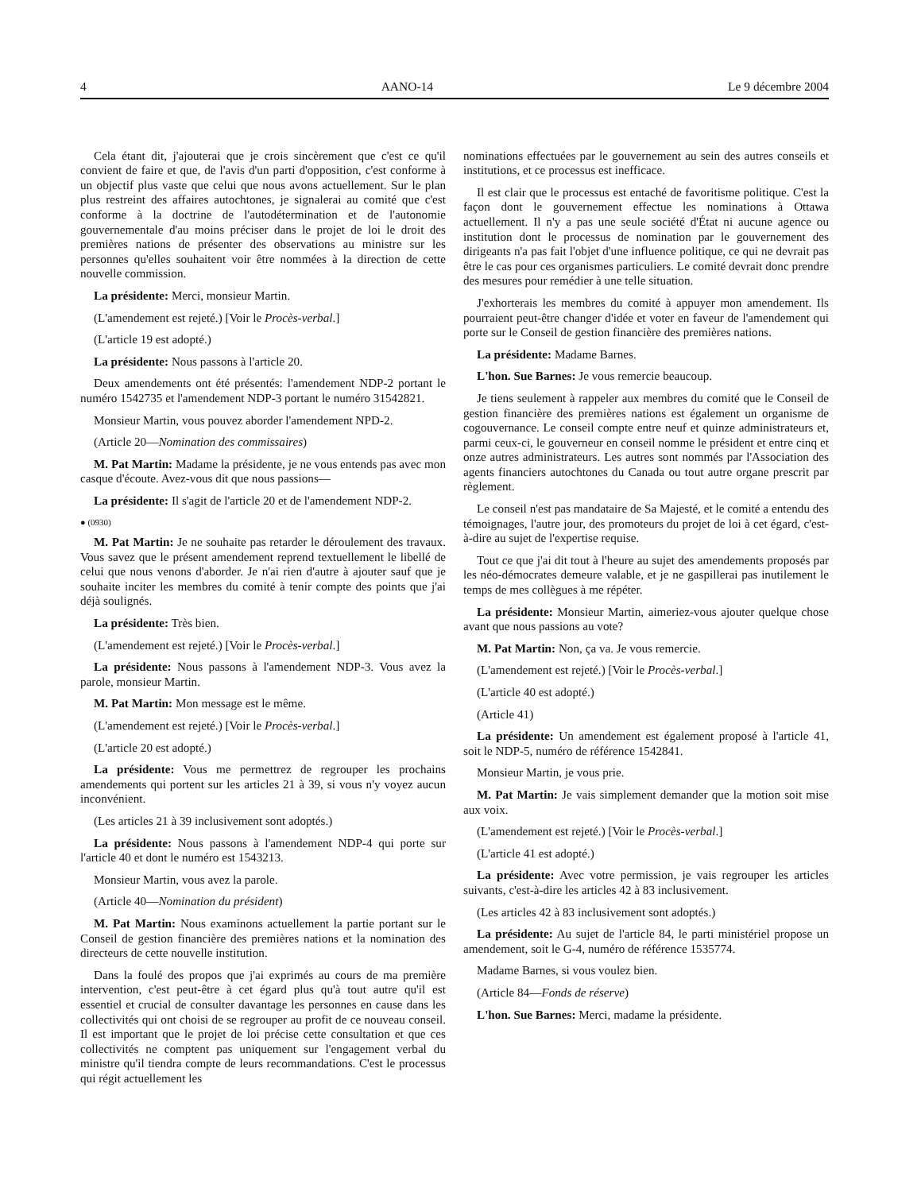4 AANO-14 Le 9 décembre 2004
Cela étant dit, j'ajouterai que je crois sincèrement que c'est ce qu'il convient de faire et que, de l'avis d'un parti d'opposition, c'est conforme à un objectif plus vaste que celui que nous avons actuellement. Sur le plan plus restreint des affaires autochtones, je signalerai au comité que c'est conforme à la doctrine de l'autodétermination et de l'autonomie gouvernementale d'au moins préciser dans le projet de loi le droit des premières nations de présenter des observations au ministre sur les personnes qu'elles souhaitent voir être nommées à la direction de cette nouvelle commission.
La présidente: Merci, monsieur Martin.
(L'amendement est rejeté.) [Voir le Procès-verbal.]
(L'article 19 est adopté.)
La présidente: Nous passons à l'article 20.
Deux amendements ont été présentés: l'amendement NDP-2 portant le numéro 1542735 et l'amendement NDP-3 portant le numéro 31542821.
Monsieur Martin, vous pouvez aborder l'amendement NPD-2.
(Article 20—Nomination des commissaires)
M. Pat Martin: Madame la présidente, je ne vous entends pas avec mon casque d'écoute. Avez-vous dit que nous passions—
La présidente: Il s'agit de l'article 20 et de l'amendement NDP-2.
● (0930)
M. Pat Martin: Je ne souhaite pas retarder le déroulement des travaux. Vous savez que le présent amendement reprend textuellement le libellé de celui que nous venons d'aborder. Je n'ai rien d'autre à ajouter sauf que je souhaite inciter les membres du comité à tenir compte des points que j'ai déjà soulignés.
La présidente: Très bien.
(L'amendement est rejeté.) [Voir le Procès-verbal.]
La présidente: Nous passons à l'amendement NDP-3. Vous avez la parole, monsieur Martin.
M. Pat Martin: Mon message est le même.
(L'amendement est rejeté.) [Voir le Procès-verbal.]
(L'article 20 est adopté.)
La présidente: Vous me permettrez de regrouper les prochains amendements qui portent sur les articles 21 à 39, si vous n'y voyez aucun inconvénient.
(Les articles 21 à 39 inclusivement sont adoptés.)
La présidente: Nous passons à l'amendement NDP-4 qui porte sur l'article 40 et dont le numéro est 1543213.
Monsieur Martin, vous avez la parole.
(Article 40—Nomination du président)
M. Pat Martin: Nous examinons actuellement la partie portant sur le Conseil de gestion financière des premières nations et la nomination des directeurs de cette nouvelle institution.
Dans la foulé des propos que j'ai exprimés au cours de ma première intervention, c'est peut-être à cet égard plus qu'à tout autre qu'il est essentiel et crucial de consulter davantage les personnes en cause dans les collectivités qui ont choisi de se regrouper au profit de ce nouveau conseil. Il est important que le projet de loi précise cette consultation et que ces collectivités ne comptent pas uniquement sur l'engagement verbal du ministre qu'il tiendra compte de leurs recommandations. C'est le processus qui régit actuellement les
nominations effectuées par le gouvernement au sein des autres conseils et institutions, et ce processus est inefficace.
Il est clair que le processus est entaché de favoritisme politique. C'est la façon dont le gouvernement effectue les nominations à Ottawa actuellement. Il n'y a pas une seule société d'État ni aucune agence ou institution dont le processus de nomination par le gouvernement des dirigeants n'a pas fait l'objet d'une influence politique, ce qui ne devrait pas être le cas pour ces organismes particuliers. Le comité devrait donc prendre des mesures pour remédier à une telle situation.
J'exhorterais les membres du comité à appuyer mon amendement. Ils pourraient peut-être changer d'idée et voter en faveur de l'amendement qui porte sur le Conseil de gestion financière des premières nations.
La présidente: Madame Barnes.
L'hon. Sue Barnes: Je vous remercie beaucoup.
Je tiens seulement à rappeler aux membres du comité que le Conseil de gestion financière des premières nations est également un organisme de cogouvernance. Le conseil compte entre neuf et quinze administrateurs et, parmi ceux-ci, le gouverneur en conseil nomme le président et entre cinq et onze autres administrateurs. Les autres sont nommés par l'Association des agents financiers autochtones du Canada ou tout autre organe prescrit par règlement.
Le conseil n'est pas mandataire de Sa Majesté, et le comité a entendu des témoignages, l'autre jour, des promoteurs du projet de loi à cet égard, c'est-à-dire au sujet de l'expertise requise.
Tout ce que j'ai dit tout à l'heure au sujet des amendements proposés par les néo-démocrates demeure valable, et je ne gaspillerai pas inutilement le temps de mes collègues à me répéter.
La présidente: Monsieur Martin, aimeriez-vous ajouter quelque chose avant que nous passions au vote?
M. Pat Martin: Non, ça va. Je vous remercie.
(L'amendement est rejeté.) [Voir le Procès-verbal.]
(L'article 40 est adopté.)
(Article 41)
La présidente: Un amendement est également proposé à l'article 41, soit le NDP-5, numéro de référence 1542841.
Monsieur Martin, je vous prie.
M. Pat Martin: Je vais simplement demander que la motion soit mise aux voix.
(L'amendement est rejeté.) [Voir le Procès-verbal.]
(L'article 41 est adopté.)
La présidente: Avec votre permission, je vais regrouper les articles suivants, c'est-à-dire les articles 42 à 83 inclusivement.
(Les articles 42 à 83 inclusivement sont adoptés.)
La présidente: Au sujet de l'article 84, le parti ministériel propose un amendement, soit le G-4, numéro de référence 1535774.
Madame Barnes, si vous voulez bien.
(Article 84—Fonds de réserve)
L'hon. Sue Barnes: Merci, madame la présidente.